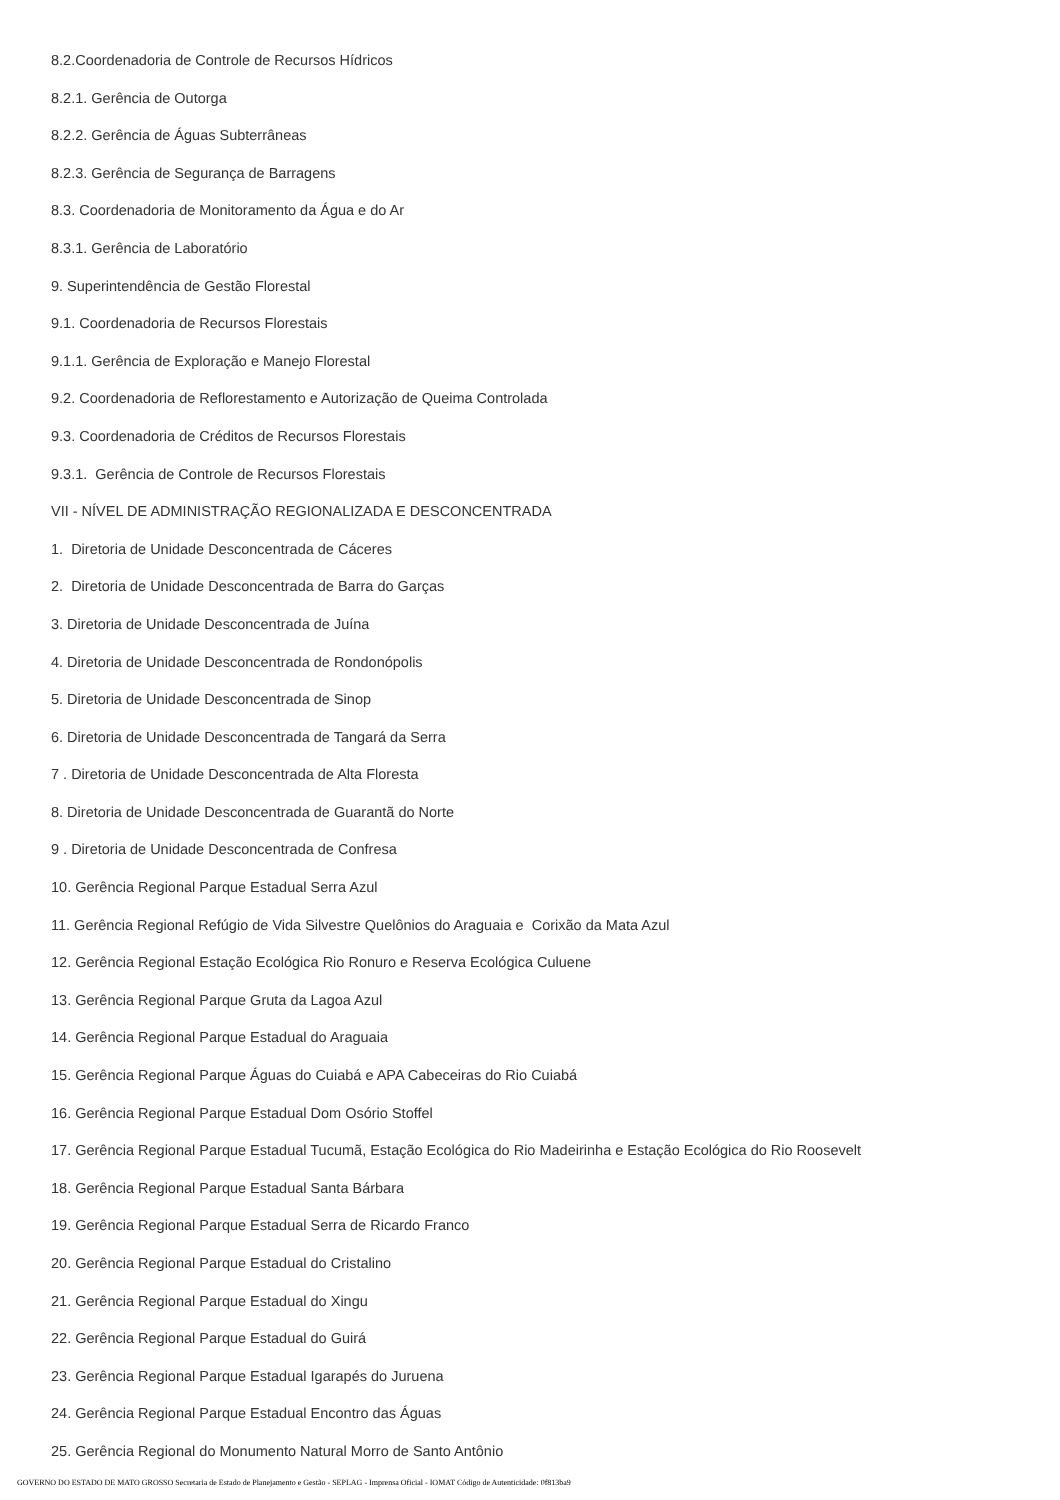8.2.Coordenadoria de Controle de Recursos Hídricos
8.2.1. Gerência de Outorga
8.2.2. Gerência de Águas Subterrâneas
8.2.3. Gerência de Segurança de Barragens
8.3. Coordenadoria de Monitoramento da Água e do Ar
8.3.1. Gerência de Laboratório
9. Superintendência de Gestão Florestal
9.1. Coordenadoria de Recursos Florestais
9.1.1. Gerência de Exploração e Manejo Florestal
9.2. Coordenadoria de Reflorestamento e Autorização de Queima Controlada
9.3. Coordenadoria de Créditos de Recursos Florestais
9.3.1. Gerência de Controle de Recursos Florestais
VII - NÍVEL DE ADMINISTRAÇÃO REGIONALIZADA E DESCONCENTRADA
1. Diretoria de Unidade Desconcentrada de Cáceres
2. Diretoria de Unidade Desconcentrada de Barra do Garças
3. Diretoria de Unidade Desconcentrada de Juína
4. Diretoria de Unidade Desconcentrada de Rondonópolis
5. Diretoria de Unidade Desconcentrada de Sinop
6. Diretoria de Unidade Desconcentrada de Tangará da Serra
7 . Diretoria de Unidade Desconcentrada de Alta Floresta
8. Diretoria de Unidade Desconcentrada de Guarantã do Norte
9 . Diretoria de Unidade Desconcentrada de Confresa
10. Gerência Regional Parque Estadual Serra Azul
11. Gerência Regional Refúgio de Vida Silvestre Quelônios do Araguaia e Corixão da Mata Azul
12. Gerência Regional Estação Ecológica Rio Ronuro e Reserva Ecológica Culuene
13. Gerência Regional Parque Gruta da Lagoa Azul
14. Gerência Regional Parque Estadual do Araguaia
15. Gerência Regional Parque Águas do Cuiabá e APA Cabeceiras do Rio Cuiabá
16. Gerência Regional Parque Estadual Dom Osório Stoffel
17. Gerência Regional Parque Estadual Tucumã, Estação Ecológica do Rio Madeirinha e Estação Ecológica do Rio Roosevelt
18. Gerência Regional Parque Estadual Santa Bárbara
19. Gerência Regional Parque Estadual Serra de Ricardo Franco
20. Gerência Regional Parque Estadual do Cristalino
21. Gerência Regional Parque Estadual do Xingu
22. Gerência Regional Parque Estadual do Guirá
23. Gerência Regional Parque Estadual Igarapés do Juruena
24. Gerência Regional Parque Estadual Encontro das Águas
25. Gerência Regional do Monumento Natural Morro de Santo Antônio
GOVERNO DO ESTADO DE MATO GROSSO Secretaria de Estado de Planejamento e Gestão - SEPLAG - Imprensa Oficial - IOMAT Código de Autenticidade: 0f813ba9